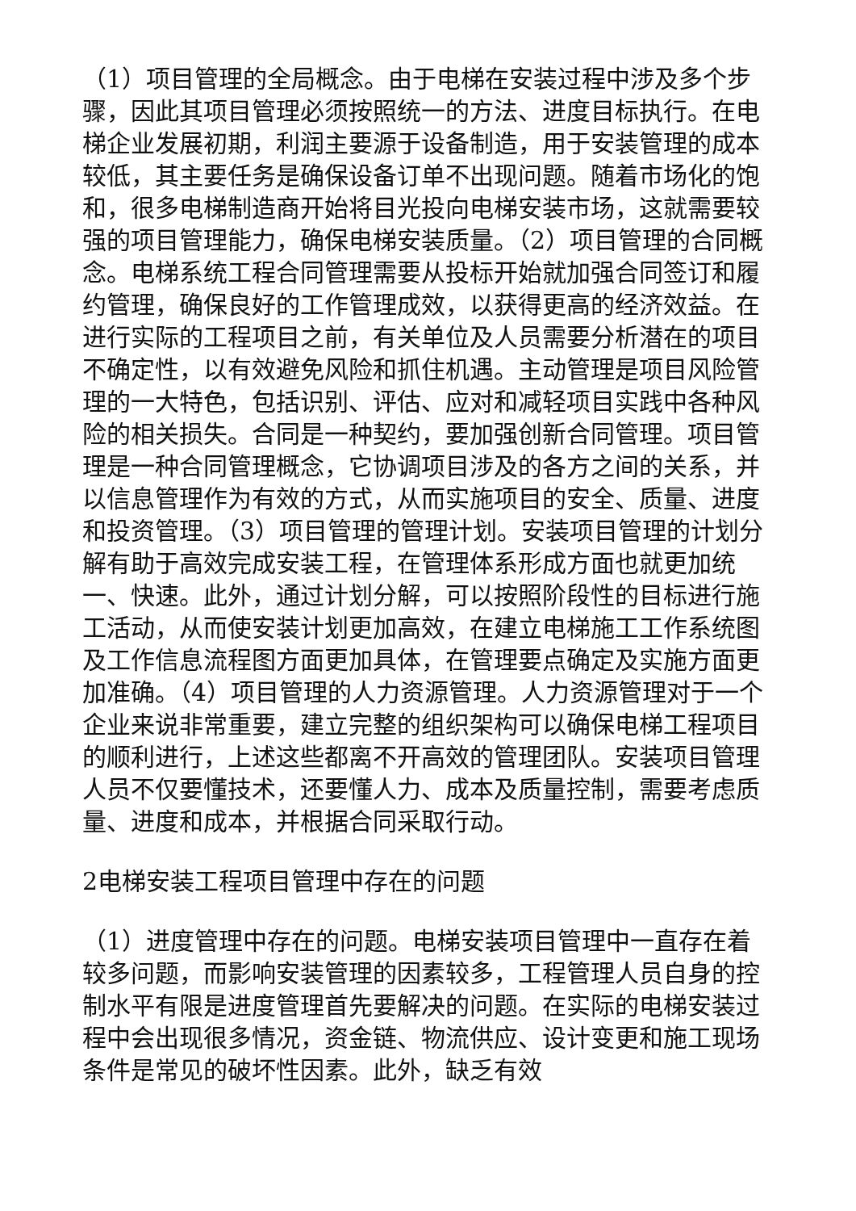（1）项目管理的全局概念。由于电梯在安装过程中涉及多个步骤，因此其项目管理必须按照统一的方法、进度目标执行。在电梯企业发展初期，利润主要源于设备制造，用于安装管理的成本较低，其主要任务是确保设备订单不出现问题。随着市场化的饱和，很多电梯制造商开始将目光投向电梯安装市场，这就需要较强的项目管理能力，确保电梯安装质量。（2）项目管理的合同概念。电梯系统工程合同管理需要从投标开始就加强合同签订和履约管理，确保良好的工作管理成效，以获得更高的经济效益。在进行实际的工程项目之前，有关单位及人员需要分析潜在的项目不确定性，以有效避免风险和抓住机遇。主动管理是项目风险管理的一大特色，包括识别、评估、应对和减轻项目实践中各种风险的相关损失。合同是一种契约，要加强创新合同管理。项目管理是一种合同管理概念，它协调项目涉及的各方之间的关系，并以信息管理作为有效的方式，从而实施项目的安全、质量、进度和投资管理。（3）项目管理的管理计划。安装项目管理的计划分解有助于高效完成安装工程，在管理体系形成方面也就更加统一、快速。此外，通过计划分解，可以按照阶段性的目标进行施工活动，从而使安装计划更加高效，在建立电梯施工工作系统图及工作信息流程图方面更加具体，在管理要点确定及实施方面更加准确。（4）项目管理的人力资源管理。人力资源管理对于一个企业来说非常重要，建立完整的组织架构可以确保电梯工程项目的顺利进行，上述这些都离不开高效的管理团队。安装项目管理人员不仅要懂技术，还要懂人力、成本及质量控制，需要考虑质量、进度和成本，并根据合同采取行动。
2电梯安装工程项目管理中存在的问题
（1）进度管理中存在的问题。电梯安装项目管理中一直存在着较多问题，而影响安装管理的因素较多，工程管理人员自身的控制水平有限是进度管理首先要解决的问题。在实际的电梯安装过程中会出现很多情况，资金链、物流供应、设计变更和施工现场条件是常见的破坏性因素。此外，缺乏有效